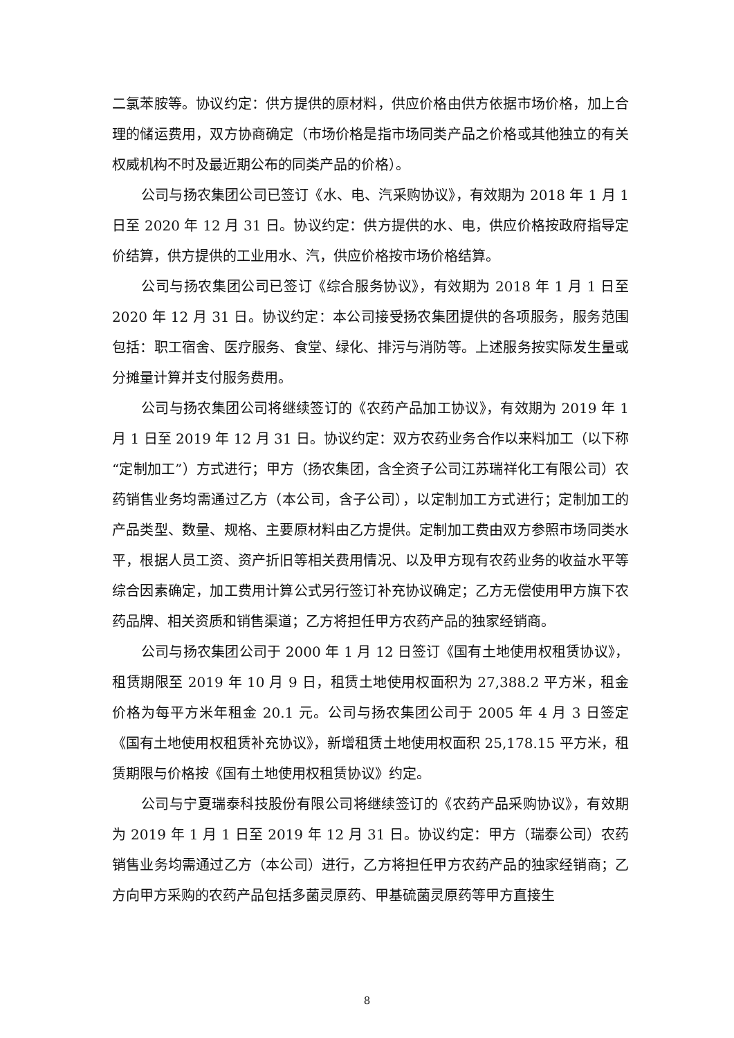二氯苯胺等。协议约定：供方提供的原材料，供应价格由供方依据市场价格，加上合理的储运费用，双方协商确定（市场价格是指市场同类产品之价格或其他独立的有关权威机构不时及最近期公布的同类产品的价格）。
公司与扬农集团公司已签订《水、电、汽采购协议》，有效期为 2018 年 1 月 1 日至 2020 年 12 月 31 日。协议约定：供方提供的水、电，供应价格按政府指导定价结算，供方提供的工业用水、汽，供应价格按市场价格结算。
公司与扬农集团公司已签订《综合服务协议》，有效期为 2018 年 1 月 1 日至 2020 年 12 月 31 日。协议约定：本公司接受扬农集团提供的各项服务，服务范围包括：职工宿舍、医疗服务、食堂、绿化、排污与消防等。上述服务按实际发生量或分摊量计算并支付服务费用。
公司与扬农集团公司将继续签订的《农药产品加工协议》，有效期为 2019 年 1 月 1 日至 2019 年 12 月 31 日。协议约定：双方农药业务合作以来料加工（以下称“定制加工”）方式进行；甲方（扬农集团，含全资子公司江苏瑞祥化工有限公司）农药销售业务均需通过乙方（本公司，含子公司），以定制加工方式进行；定制加工的产品类型、数量、规格、主要原材料由乙方提供。定制加工费由双方参照市场同类水平，根据人员工资、资产折旧等相关费用情况、以及甲方现有农药业务的收益水平等综合因素确定，加工费用计算公式另行签订补充协议确定；乙方无偿使用甲方旗下农药品牌、相关资质和销售渠道；乙方将担任甲方农药产品的独家经销商。
公司与扬农集团公司于 2000 年 1 月 12 日签订《国有土地使用权租赁协议》，租赁期限至 2019 年 10 月 9 日，租赁土地使用权面积为 27,388.2 平方米，租金价格为每平方米年租金 20.1 元。公司与扬农集团公司于 2005 年 4 月 3 日签定《国有土地使用权租赁补充协议》，新增租赁土地使用权面积 25,178.15 平方米，租赁期限与价格按《国有土地使用权租赁协议》约定。
公司与宁夏瑞泰科技股份有限公司将继续签订的《农药产品采购协议》，有效期为 2019 年 1 月 1 日至 2019 年 12 月 31 日。协议约定：甲方（瑞泰公司）农药销售业务均需通过乙方（本公司）进行，乙方将担任甲方农药产品的独家经销商；乙方向甲方采购的农药产品包括多菌灵原药、甲基硫菌灵原药等甲方直接生
8